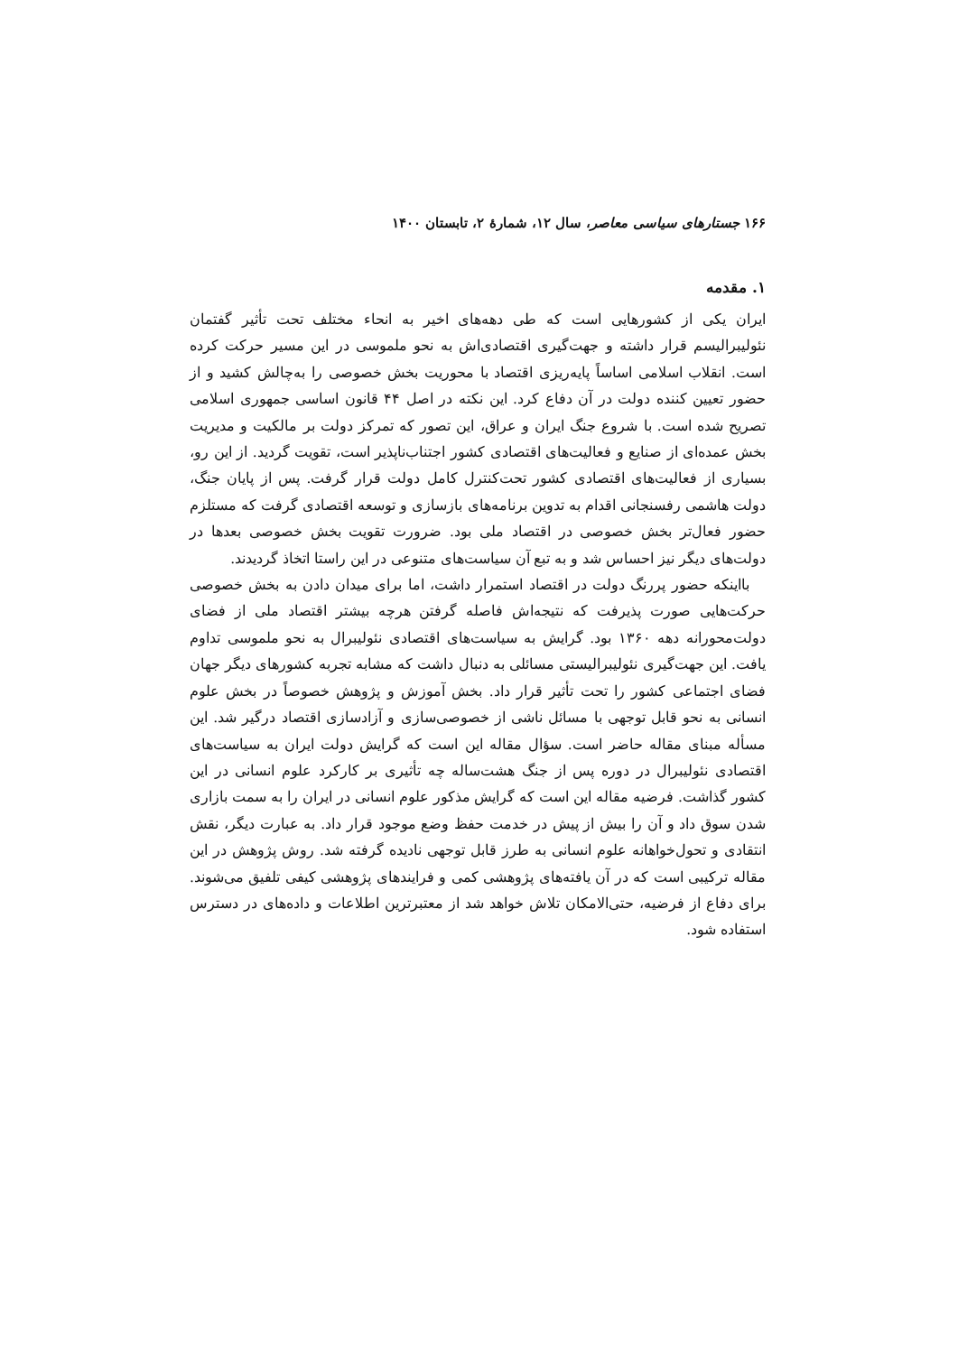۱۶۶ جستارهای سیاسی معاصر، سال ۱۲، شمارهٔ ۲، تابستان ۱۴۰۰
۱. مقدمه
ایران یکی از کشورهایی است که طی دهه‌های اخیر به انحاء مختلف تحت تأثیر گفتمان نئولیبرالیسم قرار داشته و جهت‌گیری اقتصادی‌اش به نحو ملموسی در این مسیر حرکت کرده است. انقلاب اسلامی اساساً پایه‌ریزی اقتصاد با محوریت بخش خصوصی را به‌چالش کشید و از حضور تعیین کننده دولت در آن دفاع کرد. این نکته در اصل ۴۴ قانون اساسی جمهوری اسلامی تصریح شده است. با شروع جنگ ایران و عراق، این تصور که تمرکز دولت بر مالکیت و مدیریت بخش عمده‌ای از صنایع و فعالیت‌های اقتصادی کشور اجتناب‌ناپذیر است، تقویت گردید. از این رو، بسیاری از فعالیت‌های اقتصادی کشور تحت‌کنترل کامل دولت قرار گرفت. پس از پایان جنگ، دولت هاشمی رفسنجانی اقدام به تدوین برنامه‌های بازسازی و توسعه اقتصادی گرفت که مستلزم حضور فعال‌تر بخش خصوصی در اقتصاد ملی بود. ضرورت تقویت بخش خصوصی بعدها در دولت‌های دیگر نیز احساس شد و به تبع آن سیاست‌های متنوعی در این راستا اتخاذ گردیدند.
بااینکه حضور پررنگ دولت در اقتصاد استمرار داشت، اما برای میدان دادن به بخش خصوصی حرکت‌هایی صورت پذیرفت که نتیجه‌اش فاصله گرفتن هرچه بیشتر اقتصاد ملی از فضای دولت‌محورانه دهه ۱۳۶۰ بود. گرایش به سیاست‌های اقتصادی نئولیبرال به نحو ملموسی تداوم یافت. این جهت‌گیری نئولیبرالیستی مسائلی به دنبال داشت که مشابه تجربه کشورهای دیگر جهان فضای اجتماعی کشور را تحت تأثیر قرار داد. بخش آموزش و پژوهش خصوصاً در بخش علوم انسانی به نحو قابل توجهی با مسائل ناشی از خصوصی‌سازی و آزادسازی اقتصاد درگیر شد. این مسأله مبنای مقاله حاضر است. سؤال مقاله این است که گرایش دولت ایران به سیاست‌های اقتصادی نئولیبرال در دوره پس از جنگ هشت‌ساله چه تأثیری بر کارکرد علوم انسانی در این کشور گذاشت. فرضیه مقاله این است که گرایش مذکور علوم انسانی در ایران را به سمت بازاری شدن سوق داد و آن را بیش از پیش در خدمت حفظ وضع موجود قرار داد. به عبارت دیگر، نقش انتقادی و تحول‌خواهانه علوم انسانی به طرز قابل توجهی نادیده گرفته شد. روش پژوهش در این مقاله ترکیبی است که در آن یافته‌های پژوهشی کمی و فرایندهای پژوهشی کیفی تلفیق می‌شوند. برای دفاع از فرضیه، حتی‌الامکان تلاش خواهد شد از معتبرترین اطلاعات و داده‌های در دسترس استفاده شود.